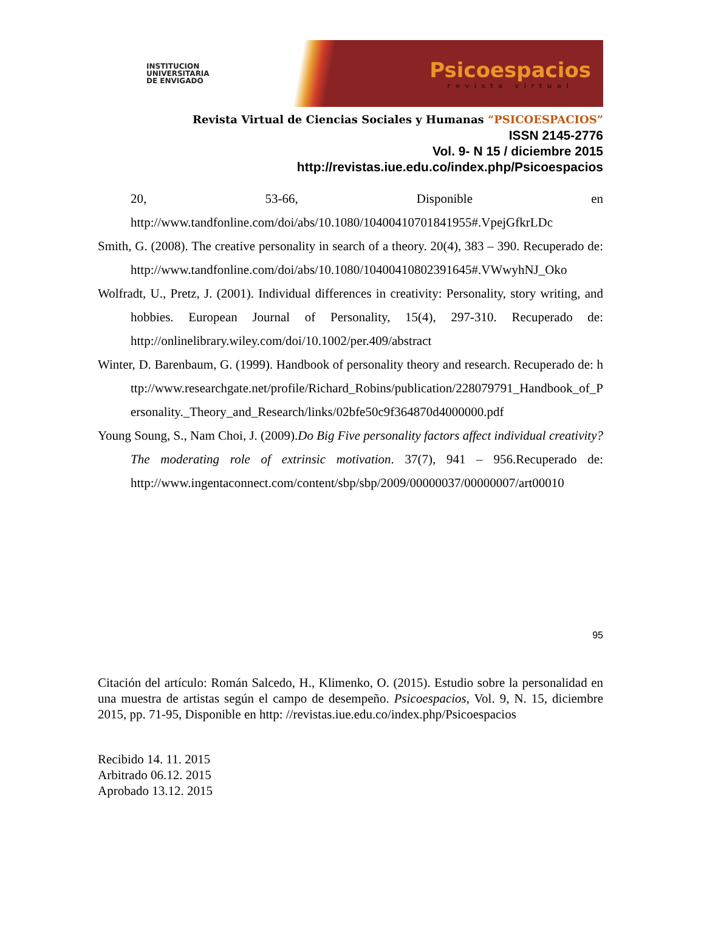INSTITUCION
UNIVERSITARIA
DE ENVIGADO
Psicoespacios
revista virtual
Revista Virtual de Ciencias Sociales y Humanas “PSICOESPACIOS”
ISSN 2145-2776
Vol. 9- N 15 / diciembre 2015
http://revistas.iue.edu.co/index.php/Psicoespacios
20, 53-66, Disponible en
http://www.tandfonline.com/doi/abs/10.1080/10400410701841955#.VpejGfkrLDc
Smith, G. (2008). The creative personality in search of a theory. 20(4), 383 – 390. Recuperado de: http://www.tandfonline.com/doi/abs/10.1080/10400410802391645#.VWwyhNJ_Oko
Wolfradt, U., Pretz, J. (2001). Individual differences in creativity: Personality, story writing, and hobbies. European Journal of Personality, 15(4), 297-310. Recuperado de: http://onlinelibrary.wiley.com/doi/10.1002/per.409/abstract
Winter, D. Barenbaum, G. (1999). Handbook of personality theory and research. Recuperado de: http://www.researchgate.net/profile/Richard_Robins/publication/228079791_Handbook_of_Personality._Theory_and_Research/links/02bfe50c9f364870d4000000.pdf
Young Soung, S., Nam Choi, J. (2009).Do Big Five personality factors affect individual creativity? The moderating role of extrinsic motivation. 37(7), 941 – 956.Recuperado de: http://www.ingentaconnect.com/content/sbp/sbp/2009/00000037/00000007/art00010
95
Citación del artículo: Román Salcedo, H., Klimenko, O. (2015). Estudio sobre la personalidad en una muestra de artistas según el campo de desempeño. Psicoespacios, Vol. 9, N. 15, diciembre 2015, pp. 71-95, Disponible en http: //revistas.iue.edu.co/index.php/Psicoespacios
Recibido 14. 11. 2015
Arbitrado 06.12. 2015
Aprobado 13.12. 2015